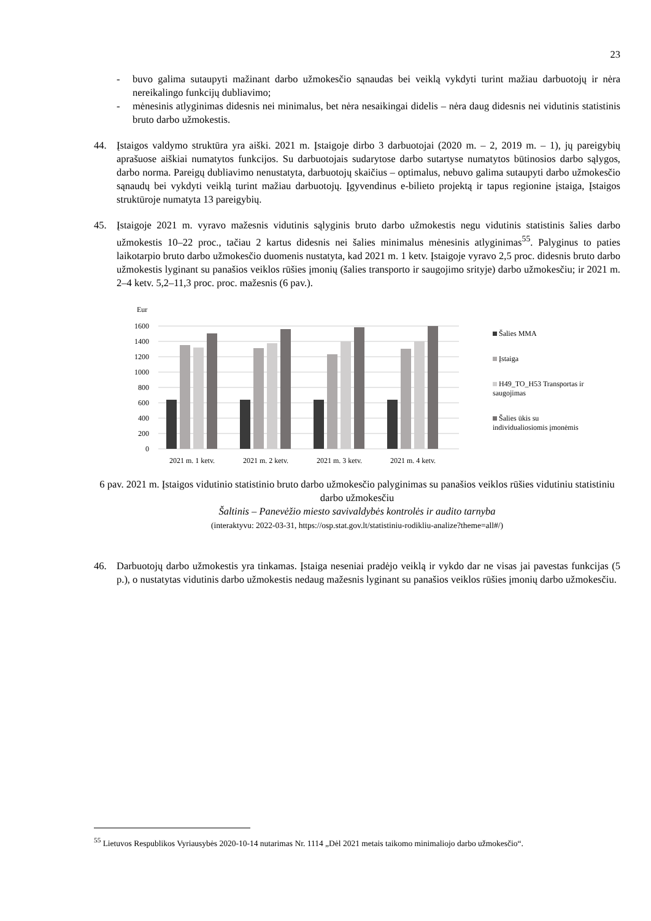23
- buvo galima sutaupyti mažinant darbo užmokesčio sąnaudas bei veiklą vykdyti turint mažiau darbuotojų ir nėra nereikalingo funkcijų dubliavimo;
- mėnesinis atlyginimas didesnis nei minimalus, bet nėra nesaikingai didelis – nėra daug didesnis nei vidutinis statistinis bruto darbo užmokestis.
44. Įstaigos valdymo struktūra yra aiški. 2021 m. Įstaigoje dirbo 3 darbuotojai (2020 m. – 2, 2019 m. – 1), jų pareigybių aprašuose aiškiai numatytos funkcijos. Su darbuotojais sudarytose darbo sutartyse numatytos būtinosios darbo sąlygos, darbo norma. Pareigų dubliavimo nenustatyta, darbuotojų skaičius – optimalus, nebuvo galima sutaupyti darbo užmokesčio sąnaudų bei vykdyti veiklą turint mažiau darbuotojų. Įgyvendinus e-bilieto projektą ir tapus regionine įstaiga, Įstaigos struktūroje numatyta 13 pareigybių.
45. Įstaigoje 2021 m. vyravo mažesnis vidutinis sąlyginis bruto darbo užmokestis negu vidutinis statistinis šalies darbo užmokestis 10–22 proc., tačiau 2 kartus didesnis nei šalies minimalus mėnesinis atlyginimas<sup>55</sup>. Palyginus to paties laikotarpio bruto darbo užmokesčio duomenis nustatyta, kad 2021 m. 1 ketv. Įstaigoje vyravo 2,5 proc. didesnis bruto darbo užmokestis lyginant su panašios veiklos rūšies įmonių (šalies transporto ir saugojimo srityje) darbo užmokesčiu; ir 2021 m. 2–4 ketv. 5,2–11,3 proc. proc. mažesnis (6 pav.).
Eur
1600
1400
1200
1000
800
600
400
200
0
2021 m. 1 ketv.
2021 m. 2 ketv.
2021 m. 3 ketv.
2021 m. 4 ketv.
Šalies MMA
Įstaiga
H49_TO_H53 Transportas ir
saugojimas
Šalies ūkis su
individualiosiomis įmonėmis
6 pav. 2021 m. Įstaigos vidutinio statistinio bruto darbo užmokesčio palyginimas su panašios veiklos rūšies vidutiniu statistiniu darbo užmokesčiu
Šaltinis – Panevėžio miesto savivaldybės kontrolės ir audito tarnyba
(interaktyvu: 2022-03-31, https://osp.stat.gov.lt/statistiniu-rodikliu-analize?theme=all#/)
46. Darbuotojų darbo užmokestis yra tinkamas. Įstaiga neseniai pradėjo veiklą ir vykdo dar ne visas jai pavestas funkcijas (5 p.), o nustatytas vidutinis darbo užmokestis nedaug mažesnis lyginant su panašios veiklos rūšies įmonių darbo užmokesčiu.
<sup>55</sup> Lietuvos Respublikos Vyriausybės 2020-10-14 nutarimas Nr. 1114 „Dėl 2021 metais taikomo minimaliojo darbo užmokesčio“.